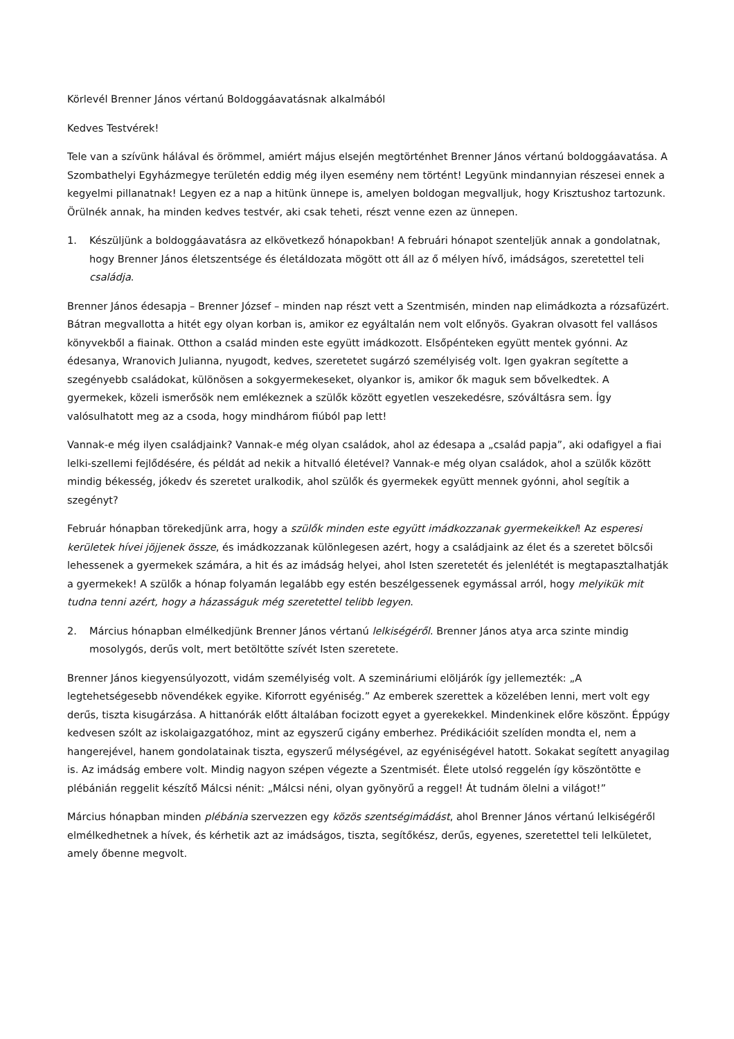Körlevél Brenner János vértanú Boldoggáavatásnak alkalmából
Kedves Testvérek!
Tele van a szívünk hálával és örömmel, amiért május elsején megtörténhet Brenner János vértanú boldoggáavatása. A Szombathelyi Egyházmegye területén eddig még ilyen esemény nem történt! Legyünk mindannyian részesei ennek a kegyelmi pillanatnak! Legyen ez a nap a hitünk ünnepe is, amelyen boldogan megvalljuk, hogy Krisztushoz tartozunk. Örülnék annak, ha minden kedves testvér, aki csak teheti, részt venne ezen az ünnepen.
1. Készüljünk a boldoggáavatásra az elkövetkező hónapokban! A februári hónapot szenteljük annak a gondolatnak, hogy Brenner János életszentsége és életáldozata mögött ott áll az ő mélyen hívő, imádságos, szeretettel teli családja.
Brenner János édesapja – Brenner József – minden nap részt vett a Szentmisén, minden nap elimádkozta a rózsafüzért. Bátran megvallotta a hitét egy olyan korban is, amikor ez egyáltalán nem volt előnyös. Gyakran olvasott fel vallásos könyvekből a fiainak. Otthon a család minden este együtt imádkozott. Elsőpénteken együtt mentek gyónni. Az édesanya, Wranovich Julianna, nyugodt, kedves, szeretetet sugárzó személyiség volt. Igen gyakran segítette a szegényebb családokat, különösen a sokgyermekeseket, olyankor is, amikor ők maguk sem bővelkedtek. A gyermekek, közeli ismerősök nem emlékeznek a szülők között egyetlen veszekedésre, szóváltásra sem. Így valósulhatott meg az a csoda, hogy mindhárom fiúból pap lett!
Vannak-e még ilyen családjaink? Vannak-e még olyan családok, ahol az édesapa a „család papja”, aki odafigyel a fiai lelki-szellemi fejlődésére, és példát ad nekik a hitvalló életével? Vannak-e még olyan családok, ahol a szülők között mindig békesség, jókedv és szeretet uralkodik, ahol szülők és gyermekek együtt mennek gyónni, ahol segítik a szegényt?
Február hónapban törekedjünk arra, hogy a szülők minden este együtt imádkozzanak gyermekeikkel! Az esperesi kerületek hívei jöjjenek össze, és imádkozzanak különlegesen azért, hogy a családjaink az élet és a szeretet bölcsői lehessenek a gyermekek számára, a hit és az imádság helyei, ahol Isten szeretetét és jelenlétét is megtapasztalhatják a gyermekek! A szülők a hónap folyamán legalább egy estén beszélgessenek egymással arról, hogy melyikük mit tudna tenni azért, hogy a házasságuk még szeretettel telibb legyen.
2. Március hónapban elmélkedjünk Brenner János vértanú lelkiségéről. Brenner János atya arca szinte mindig mosolygós, derűs volt, mert betöltötte szívét Isten szeretete.
Brenner János kiegyensúlyozott, vidám személyiség volt. A szemináriumi elöljárók így jellemezték: „A legtehetségesebb növendékek egyike. Kiforrott egyéniség.” Az emberek szerettek a közelében lenni, mert volt egy derűs, tiszta kisugárzása. A hittanórák előtt általában focizott egyet a gyerekekkel. Mindenkinek előre köszönt. Éppúgy kedvesen szólt az iskolaigazgatóhoz, mint az egyszerű cigány emberhez. Prédikációit szelíden mondta el, nem a hangerejével, hanem gondolatainak tiszta, egyszerű mélységével, az egyéniségével hatott. Sokakat segített anyagilag is. Az imádság embere volt. Mindig nagyon szépen végezte a Szentmisét. Élete utolsó reggelén így köszöntötte e plébánián reggelit készítő Málcsi nénit: „Málcsi néni, olyan gyönyörű a reggel! Át tudnám ölelni a világot!”
Március hónapban minden plébánia szervezzen egy közös szentségimádást, ahol Brenner János vértanú lelkiségéről elmélkedhetnek a hívek, és kérhetik azt az imádságos, tiszta, segítőkész, derűs, egyenes, szeretettel teli lelkületet, amely őbenne megvolt.